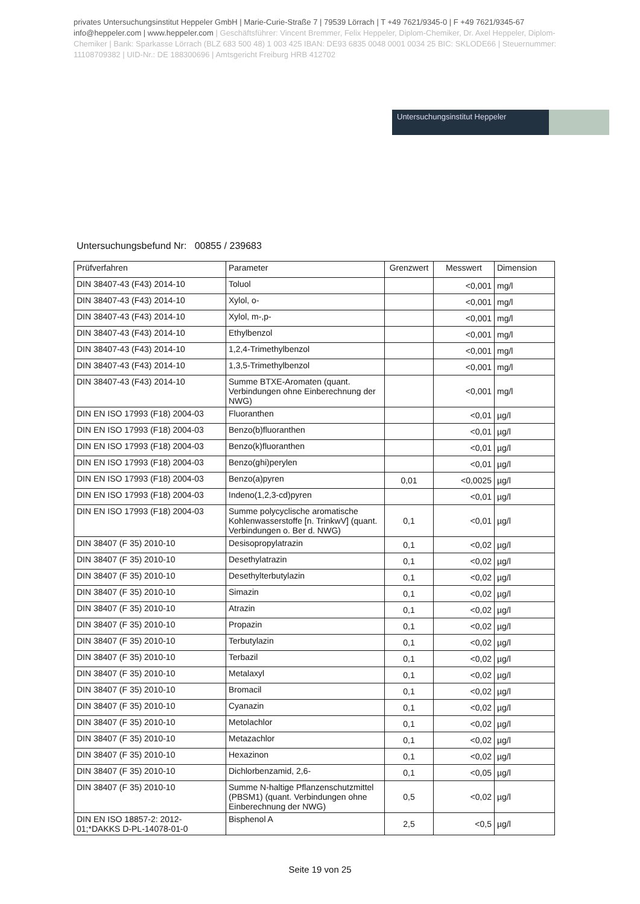privates Untersuchungsinstitut Heppeler GmbH | Marie-Curie-Straße 7 | 79539 Lörrach | T +49 7621/9345-0 | F +49 7621/9345-67
info@heppeler.com | www.heppeler.com | Geschäftsführer: Vincent Bremmer, Felix Heppeler, Diplom-Chemiker, Dr. Axel Heppeler, Diplom-Chemiker | Bank: Sparkasse Lörrach (BLZ 683 500 48) 1 003 425 IBAN: DE93 6835 0048 0001 0034 25 BIC: SKLODE66 | Steuernummer: 11108709382 | UID-Nr.: DE 188300696 | Amtsgericht Freiburg HRB 412702
Untersuchungsinstitut Heppeler
Untersuchungsbefund Nr: 00855 / 239683
| Prüfverfahren | Parameter | Grenzwert | Messwert | Dimension |
| --- | --- | --- | --- | --- |
| DIN 38407-43 (F43) 2014-10 | Toluol | | <0,001 | mg/l |
| DIN 38407-43 (F43) 2014-10 | Xylol, o- | | <0,001 | mg/l |
| DIN 38407-43 (F43) 2014-10 | Xylol, m-,p- | | <0,001 | mg/l |
| DIN 38407-43 (F43) 2014-10 | Ethylbenzol | | <0,001 | mg/l |
| DIN 38407-43 (F43) 2014-10 | 1,2,4-Trimethylbenzol | | <0,001 | mg/l |
| DIN 38407-43 (F43) 2014-10 | 1,3,5-Trimethylbenzol | | <0,001 | mg/l |
| DIN 38407-43 (F43) 2014-10 | Summe BTXE-Aromaten (quant. Verbindungen ohne Einberechnung der NWG) | | <0,001 | mg/l |
| DIN EN ISO 17993 (F18) 2004-03 | Fluoranthen | | <0,01 | µg/l |
| DIN EN ISO 17993 (F18) 2004-03 | Benzo(b)fluoranthen | | <0,01 | µg/l |
| DIN EN ISO 17993 (F18) 2004-03 | Benzo(k)fluoranthen | | <0,01 | µg/l |
| DIN EN ISO 17993 (F18) 2004-03 | Benzo(ghi)perylen | | <0,01 | µg/l |
| DIN EN ISO 17993 (F18) 2004-03 | Benzo(a)pyren | 0,01 | <0,0025 | µg/l |
| DIN EN ISO 17993 (F18) 2004-03 | Indeno(1,2,3-cd)pyren | | <0,01 | µg/l |
| DIN EN ISO 17993 (F18) 2004-03 | Summe polycyclische aromatische Kohlenwasserstoffe [n. TrinkwV] (quant. Verbindungen o. Ber d. NWG) | 0,1 | <0,01 | µg/l |
| DIN 38407 (F 35) 2010-10 | Desisopropylatrazin | 0,1 | <0,02 | µg/l |
| DIN 38407 (F 35) 2010-10 | Desethylatrazin | 0,1 | <0,02 | µg/l |
| DIN 38407 (F 35) 2010-10 | Desethylterbutylazin | 0,1 | <0,02 | µg/l |
| DIN 38407 (F 35) 2010-10 | Simazin | 0,1 | <0,02 | µg/l |
| DIN 38407 (F 35) 2010-10 | Atrazin | 0,1 | <0,02 | µg/l |
| DIN 38407 (F 35) 2010-10 | Propazin | 0,1 | <0,02 | µg/l |
| DIN 38407 (F 35) 2010-10 | Terbutylazin | 0,1 | <0,02 | µg/l |
| DIN 38407 (F 35) 2010-10 | Terbazil | 0,1 | <0,02 | µg/l |
| DIN 38407 (F 35) 2010-10 | Metalaxyl | 0,1 | <0,02 | µg/l |
| DIN 38407 (F 35) 2010-10 | Bromacil | 0,1 | <0,02 | µg/l |
| DIN 38407 (F 35) 2010-10 | Cyanazin | 0,1 | <0,02 | µg/l |
| DIN 38407 (F 35) 2010-10 | Metolachlor | 0,1 | <0,02 | µg/l |
| DIN 38407 (F 35) 2010-10 | Metazachlor | 0,1 | <0,02 | µg/l |
| DIN 38407 (F 35) 2010-10 | Hexazinon | 0,1 | <0,02 | µg/l |
| DIN 38407 (F 35) 2010-10 | Dichlorbenzamid, 2,6- | 0,1 | <0,05 | µg/l |
| DIN 38407 (F 35) 2010-10 | Summe N-haltige Pflanzenschutzmittel (PBSM1) (quant. Verbindungen ohne Einberechnung der NWG) | 0,5 | <0,02 | µg/l |
| DIN EN ISO 18857-2: 2012-01;*DAKKS D-PL-14078-01-0 | Bisphenol A | 2,5 | <0,5 | µg/l |
Seite 19 von 25